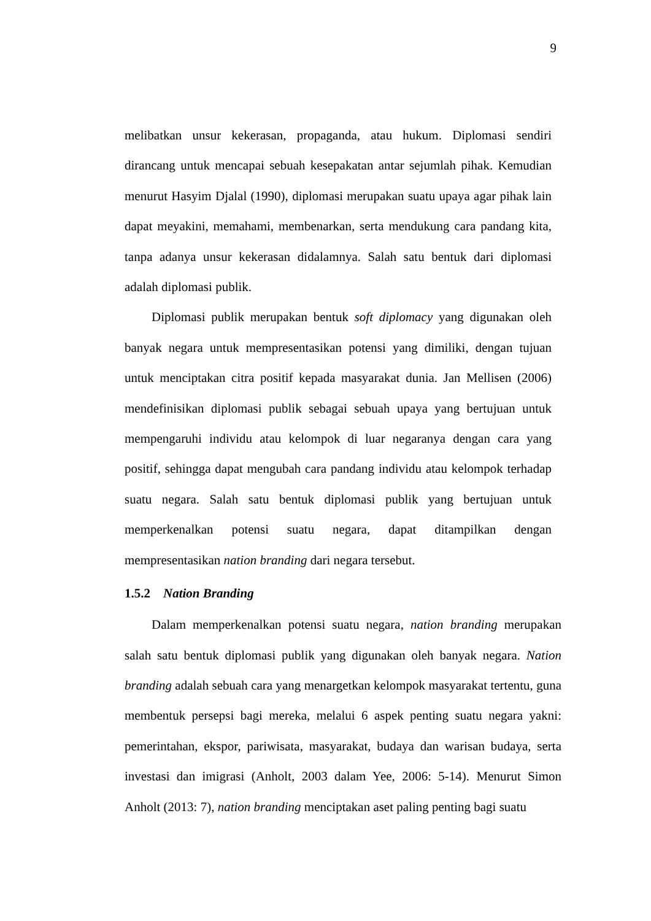9
melibatkan unsur kekerasan, propaganda, atau hukum. Diplomasi sendiri dirancang untuk mencapai sebuah kesepakatan antar sejumlah pihak. Kemudian menurut Hasyim Djalal (1990), diplomasi merupakan suatu upaya agar pihak lain dapat meyakini, memahami, membenarkan, serta mendukung cara pandang kita, tanpa adanya unsur kekerasan didalamnya. Salah satu bentuk dari diplomasi adalah diplomasi publik.
Diplomasi publik merupakan bentuk soft diplomacy yang digunakan oleh banyak negara untuk mempresentasikan potensi yang dimiliki, dengan tujuan untuk menciptakan citra positif kepada masyarakat dunia. Jan Mellisen (2006) mendefinisikan diplomasi publik sebagai sebuah upaya yang bertujuan untuk mempengaruhi individu atau kelompok di luar negaranya dengan cara yang positif, sehingga dapat mengubah cara pandang individu atau kelompok terhadap suatu negara. Salah satu bentuk diplomasi publik yang bertujuan untuk memperkenalkan potensi suatu negara, dapat ditampilkan dengan mempresentasikan nation branding dari negara tersebut.
1.5.2 Nation Branding
Dalam memperkenalkan potensi suatu negara, nation branding merupakan salah satu bentuk diplomasi publik yang digunakan oleh banyak negara. Nation branding adalah sebuah cara yang menargetkan kelompok masyarakat tertentu, guna membentuk persepsi bagi mereka, melalui 6 aspek penting suatu negara yakni: pemerintahan, ekspor, pariwisata, masyarakat, budaya dan warisan budaya, serta investasi dan imigrasi (Anholt, 2003 dalam Yee, 2006: 5-14). Menurut Simon Anholt (2013: 7), nation branding menciptakan aset paling penting bagi suatu